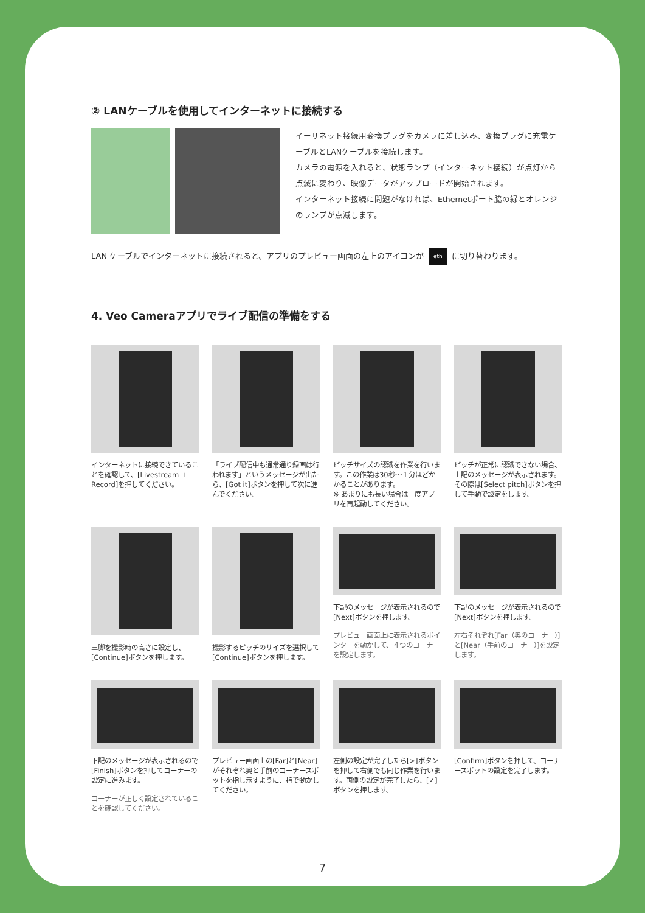② LANケーブルを使用してインターネットに接続する
イーサネット接続用変換プラグをカメラに差し込み、変換プラグに充電ケーブルとLANケーブルを接続します。
カメラの電源を入れると、状態ランプ（インターネット接続）が点灯から点滅に変わり、映像データがアップロードが開始されます。
インターネット接続に問題がなければ、Ethernetポート脇の緑とオレンジのランプが点滅します。
LAN ケーブルでインターネットに接続されると、アプリのプレビュー画面の左上のアイコンが eth に切り替わります。
4. Veo Cameraアプリでライブ配信の準備をする
インターネットに接続できていることを確認して、[Livestream + Record]を押してください。
「ライブ配信中も通常通り録画は行われます」というメッセージが出たら、[Got it]ボタンを押して次に進んでください。
ピッチサイズの認識を作業を行います。この作業は30秒〜１分ほどかかることがあります。
※ あまりにも長い場合は一度アプリを再起動してください。
ピッチが正常に認識できない場合、上記のメッセージが表示されます。その際は[Select pitch]ボタンを押して手動で設定をします。
三脚を撮影時の高さに設定し、[Continue]ボタンを押します。
撮影するピッチのサイズを選択して[Continue]ボタンを押します。
下記のメッセージが表示されるので[Next]ボタンを押します。
プレビュー画面上に表示されるポインターを動かして、４つのコーナーを設定します。
下記のメッセージが表示されるので[Next]ボタンを押します。
左右それぞれ[Far（奥のコーナー）]と[Near（手前のコーナー）]を設定します。
下記のメッセージが表示されるので[Finish]ボタンを押してコーナーの設定に進みます。
コーナーが正しく設定されていることを確認してください。
プレビュー画面上の[Far]と[Near]がそれぞれ奥と手前のコーナースポットを指し示すように、指で動かしてください。
左側の設定が完了したら[>]ボタンを押して右側でも同じ作業を行います。両側の設定が完了したら、[✓]ボタンを押します。
[Confirm]ボタンを押して、コーナースポットの設定を完了します。
7